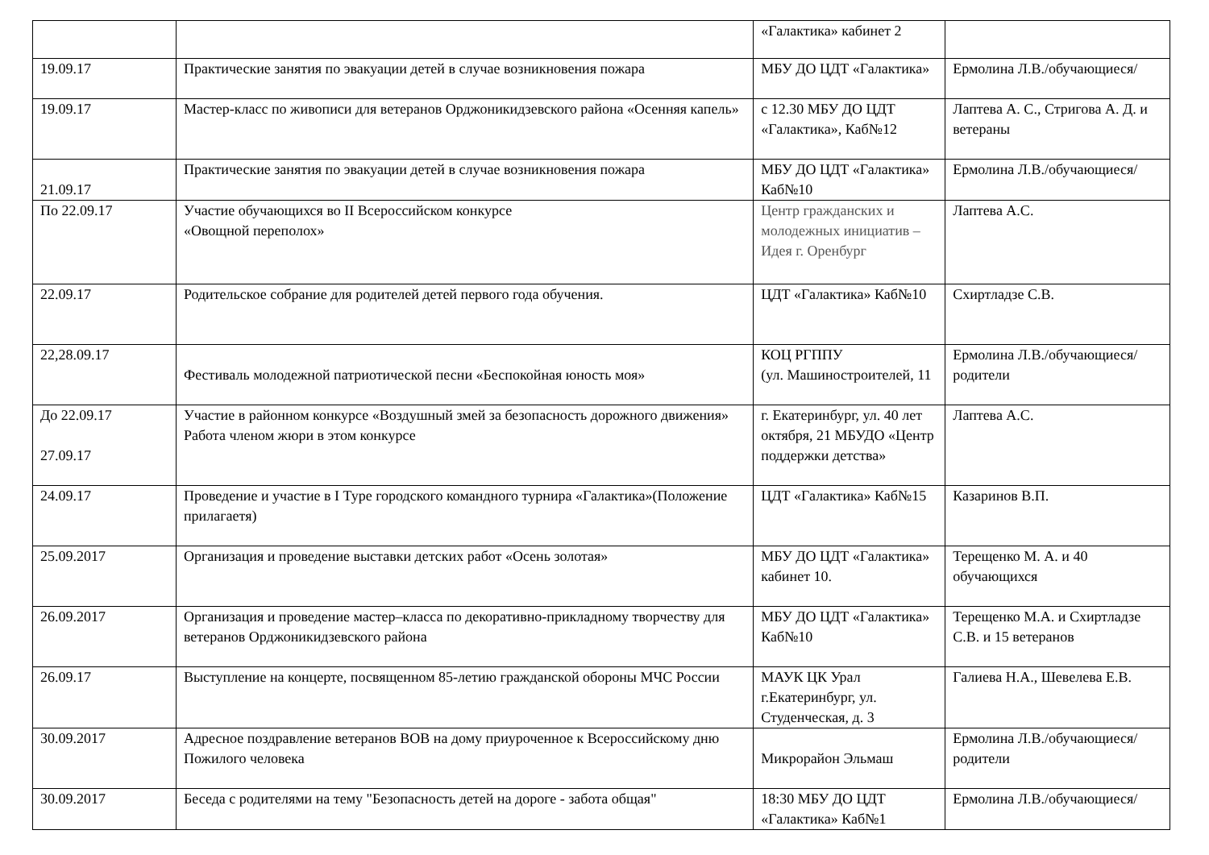| | | «Галактика» кабинет 2 | |
| 19.09.17 | Практические занятия по эвакуации детей в случае возникновения пожара | МБУ ДО ЦДТ «Галактика» | Ермолина Л.В./обучающиеся/ |
| 19.09.17 | Мастер-класс по живописи для ветеранов Орджоникидзевского района «Осенняя капель» | с 12.30 МБУ ДО ЦДТ «Галактика», Каб№12 | Лаптева А. С., Стригова А. Д. и ветераны |
| 21.09.17 | Практические занятия по эвакуации детей в случае возникновения пожара | МБУ ДО ЦДТ «Галактика» Каб№10 | Ермолина Л.В./обучающиеся/ |
| По 22.09.17 | Участие обучающихся во II Всероссийском конкурсе «Овощной переполох» | Центр гражданских и молодежных инициатив – Идея г. Оренбург | Лаптева А.С. |
| 22.09.17 | Родительское собрание для родителей детей первого года обучения. | ЦДТ «Галактика» Каб№10 | Схиртладзе С.В. |
| 22,28.09.17 | Фестиваль молодежной патриотической песни «Беспокойная юность моя» | КОЦ РГППУ (ул. Машиностроителей, 11 | Ермолина Л.В./обучающиеся/ родители |
| До 22.09.17 27.09.17 | Участие в районном конкурсе «Воздушный змей за безопасность дорожного движения» Работа членом жюри в этом конкурсе | г. Екатеринбург, ул. 40 лет октября, 21 МБУДО «Центр поддержки детства» | Лаптева А.С. |
| 24.09.17 | Проведение и участие в I Туре городского командного турнира «Галактика»(Положение прилагаетя) | ЦДТ «Галактика» Каб№15 | Казаринов В.П. |
| 25.09.2017 | Организация и проведение выставки детских работ «Осень золотая» | МБУ ДО ЦДТ «Галактика» кабинет 10. | Терещенко М. А. и 40 обучающихся |
| 26.09.2017 | Организация и проведение мастер–класса по декоративно-прикладному творчеству для ветеранов Орджоникидзевского района | МБУ ДО ЦДТ «Галактика» Каб№10 | Терещенко М.А. и Схиртладзе С.В. и 15 ветеранов |
| 26.09.17 | Выступление на концерте, посвященном 85-летию гражданской обороны МЧС России | МАУК ЦК Урал г.Екатеринбург, ул. Студенческая, д. 3 | Галиева Н.А., Шевелева Е.В. |
| 30.09.2017 | Адресное поздравление ветеранов ВОВ на дому приуроченное к Всероссийскому дню Пожилого человека | Микрорайон Эльмаш | Ермолина Л.В./обучающиеся/ родители |
| 30.09.2017 | Беседа с родителями на тему "Безопасность детей на дороге - забота общая" | 18:30 МБУ ДО ЦДТ «Галактика» Каб№1 | Ермолина Л.В./обучающиеся/ |